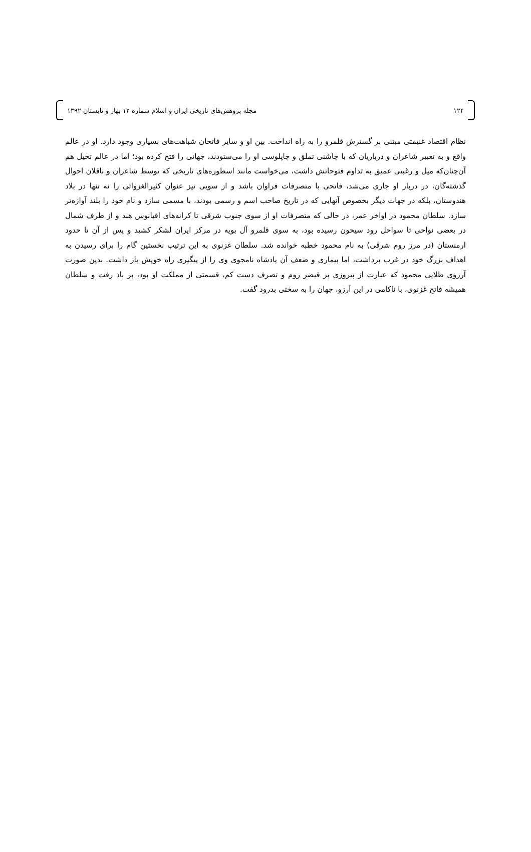۱۲۴ مجله پژوهش‌های تاریخی ایران و اسلام شماره ۱۲ بهار و تابستان ۱۳۹۲
نظام اقتصاد غنیمتی مبتنی بر گسترش قلمرو را به راه انداخت. بین او و سایر فاتحان شباهت‌های بسیاری وجود دارد. او در عالم واقع و به تعبیر شاعران و درباریان که با چاشنی تملق و چاپلوسی او را می‌ستودند، جهانی را فتح کرده بود؛ اما در عالم تخیل هم آن‌چنان‌که میل و رغبتی عمیق به تداوم فتوحاتش داشت، می‌خواست مانند اسطوره‌های تاریخی که توسط شاعران و ناقلان احوال گذشته‌گان، در دربار او جاری می‌شد، فاتحی با متصرفات فراوان باشد و از سویی نیز عنوان کثیرالغزواتی را نه تنها در بلاد هندوستان، بلکه در جهات دیگر بخصوص آنهایی که در تاریخ صاحب اسم و رسمی بودند، با مسمی سازد و نام خود را بلند آوازه‌تر سازد. سلطان محمود در اواخر عمر، در حالی که متصرفات او از سوی جنوب شرقی تا کرانه‌های اقیانوس هند و از طرف شمال در بعضی نواحی تا سواحل رود سیحون رسیده بود، به سوی قلمرو آل بویه در مرکز ایران لشکر کشید و پس از آن تا حدود ارمنستان (در مرز روم شرقی) به نام محمود خطبه خوانده شد. سلطان غزنوی به این ترتیب نخستین گام را برای رسیدن به اهداف بزرگ خود در غرب برداشت، اما بیماری و ضعف آن پادشاه نامجوی وی را از پیگیری راه خویش باز داشت. بدین صورت آرزوی طلایی محمود که عبارت از پیروزی بر قیصر روم و تصرف دست کم، قسمتی از مملکت او بود، بر باد رفت و سلطان همیشه فاتح غزنوی، با ناکامی در این آرزو، جهان را به سختی بدرود گفت.